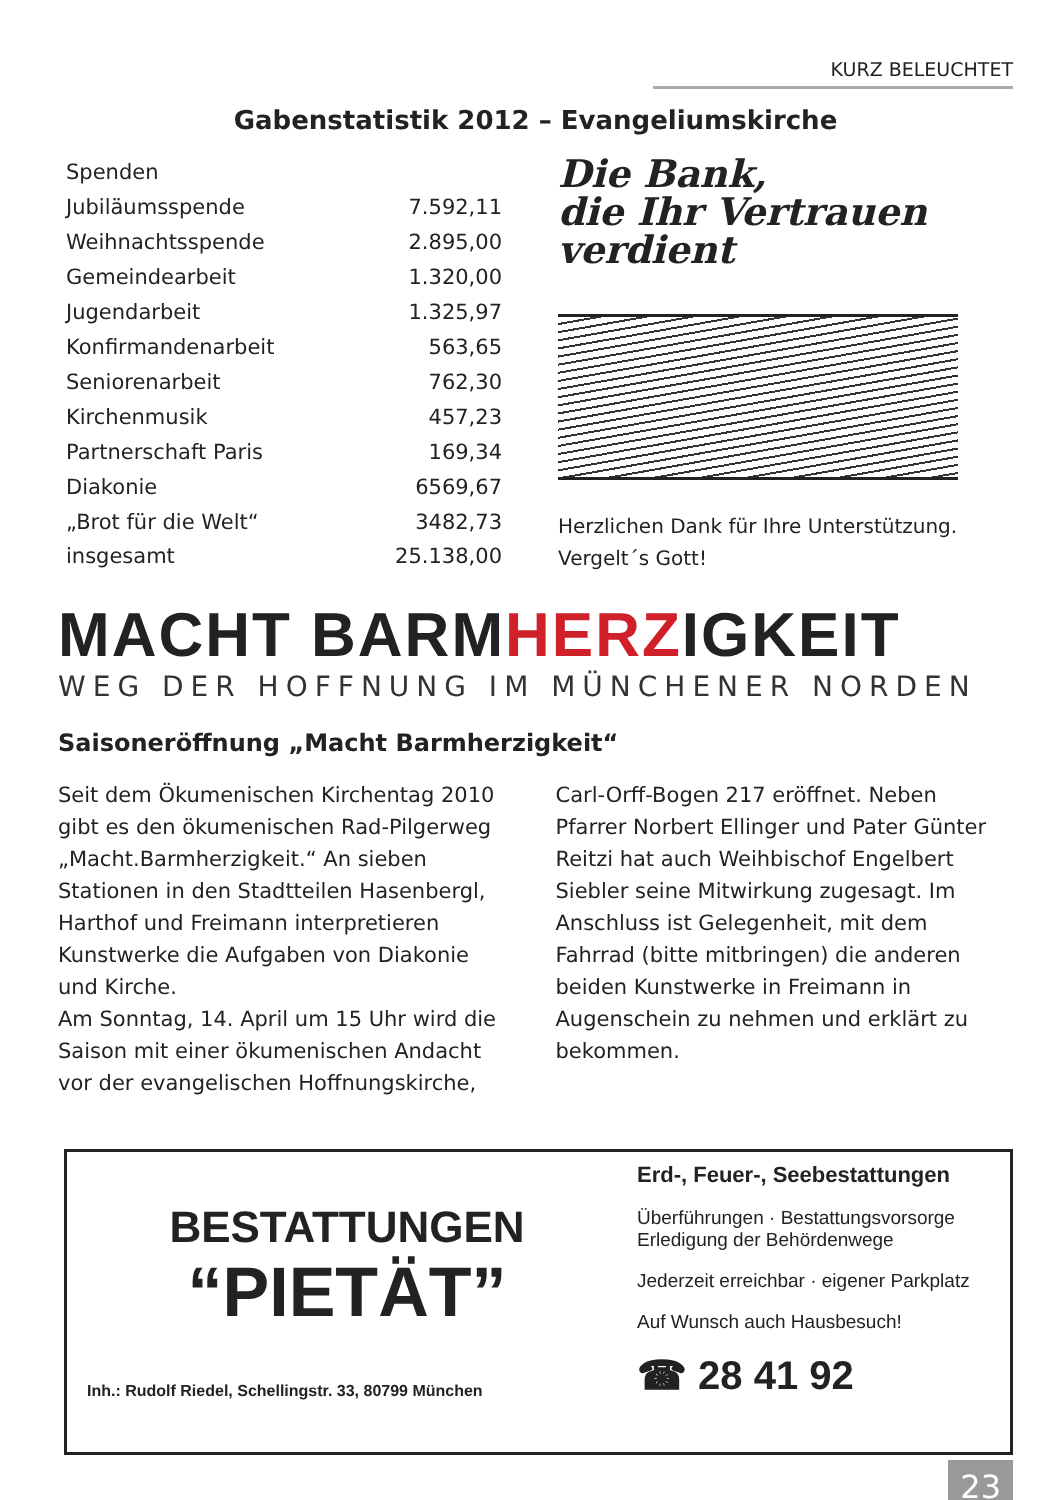KURZ BELEUCHTET
Gabenstatistik 2012 – Evangeliumskirche
| Spenden | |
| Jubiläumsspende | 7.592,11 |
| Weihnachtsspende | 2.895,00 |
| Gemeindearbeit | 1.320,00 |
| Jugendarbeit | 1.325,97 |
| Konfirmandenarbeit | 563,65 |
| Seniorenarbeit | 762,30 |
| Kirchenmusik | 457,23 |
| Partnerschaft Paris | 169,34 |
| Diakonie | 6569,67 |
| „Brot für die Welt“ | 3482,73 |
| insgesamt | 25.138,00 |
Die Bank,
die Ihr Vertrauen
verdient
Herzlichen Dank für Ihre Unterstützung.
Vergelt´s Gott!
MACHT BARMHERZIGKEIT
WEG DER HOFFNUNG IM MÜNCHENER NORDEN
Saisoneröffnung „Macht Barmherzigkeit“
Seit dem Ökumenischen Kirchentag 2010 gibt es den ökumenischen Rad-Pilgerweg „Macht.Barmherzigkeit.“ An sieben Stationen in den Stadtteilen Hasenbergl, Harthof und Freimann interpretieren Kunstwerke die Aufgaben von Diakonie und Kirche.
Am Sonntag, 14. April um 15 Uhr wird die Saison mit einer ökumenischen Andacht vor der evangelischen Hoffnungskirche, Carl-Orff-Bogen 217 eröffnet. Neben Pfarrer Norbert Ellinger und Pater Günter Reitzi hat auch Weihbischof Engelbert Siebler seine Mitwirkung zugesagt. Im Anschluss ist Gelegenheit, mit dem Fahrrad (bitte mitbringen) die anderen beiden Kunstwerke in Freimann in Augenschein zu nehmen und erklärt zu bekommen.
BESTATTUNGEN
“PIETÄT”
Inh.: Rudolf Riedel, Schellingstr. 33, 80799 München
Erd-, Feuer-, Seebestattungen
Überführungen · Bestattungsvorsorge
Erledigung der Behördenwege
Jederzeit erreichbar · eigener Parkplatz
Auf Wunsch auch Hausbesuch!
☎ 28 41 92
23